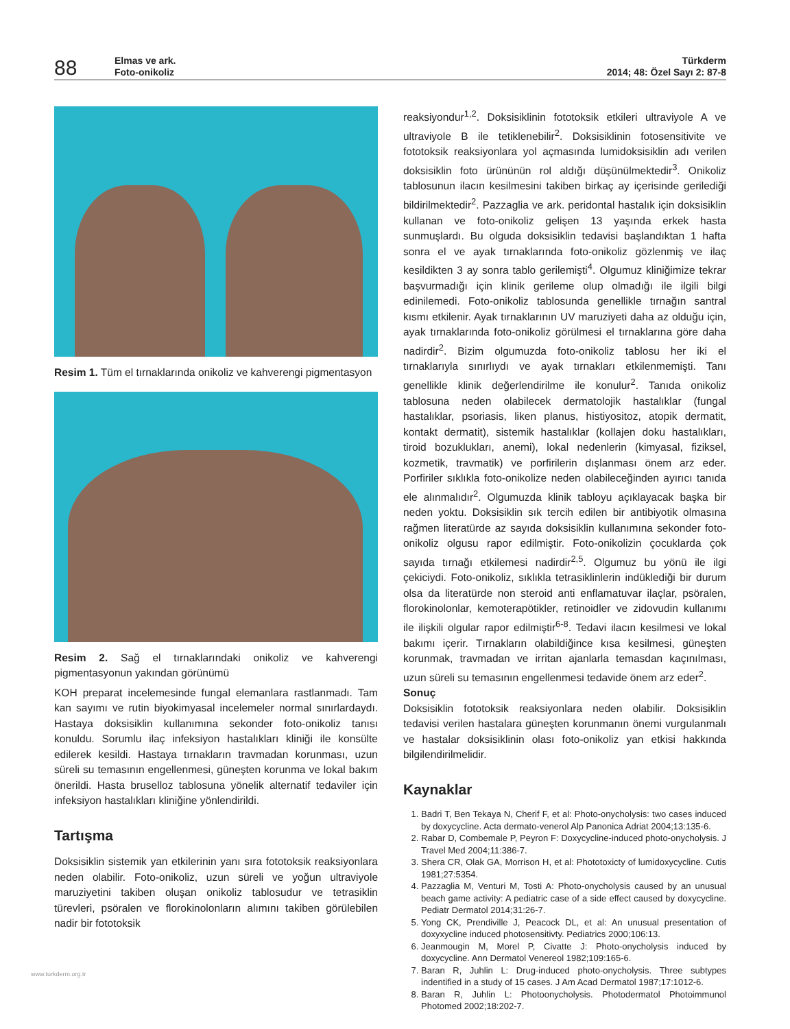88
Elmas ve ark.
Foto-onikoliz
Türkderm
2014; 48: Özel Sayı 2: 87-8
Resim 1. Tüm el tırnaklarında onikoliz ve kahverengi pigmentasyon
Resim 2. Sağ el tırnaklarındaki onikoliz ve kahverengi pigmentasyonun yakından görünümü
KOH preparat incelemesinde fungal elemanlara rastlanmadı. Tam kan sayımı ve rutin biyokimyasal incelemeler normal sınırlardaydı. Hastaya doksisiklin kullanımına sekonder foto-onikoliz tanısı konuldu. Sorumlu ilaç infeksiyon hastalıkları kliniği ile konsülte edilerek kesildi. Hastaya tırnakların travmadan korunması, uzun süreli su temasının engellenmesi, güneşten korunma ve lokal bakım önerildi. Hasta bruselloz tablosuna yönelik alternatif tedaviler için infeksiyon hastalıkları kliniğine yönlendirildi.
Tartışma
Doksisiklin sistemik yan etkilerinin yanı sıra fototoksik reaksiyonlara neden olabilir. Foto-onikoliz, uzun süreli ve yoğun ultraviyole maruziyetini takiben oluşan onikoliz tablosudur ve tetrasiklin türevleri, psöralen ve florokinolonların alımını takiben görülebilen nadir bir fototoksik
reaksiyondur<sup>1,2</sup>. Doksisiklinin fototoksik etkileri ultraviyole A ve ultraviyole B ile tetiklenebilir<sup>2</sup>. Doksisiklinin fotosensitivite ve fototoksik reaksiyonlara yol açmasında lumidoksisiklin adı verilen doksisiklin foto ürününün rol aldığı düşünülmektedir<sup>3</sup>. Onikoliz tablosunun ilacın kesilmesini takiben birkaç ay içerisinde gerilediği bildirilmektedir<sup>2</sup>. Pazzaglia ve ark. peridontal hastalık için doksisiklin kullanan ve foto-onikoliz gelişen 13 yaşında erkek hasta sunmuşlardı. Bu olguda doksisiklin tedavisi başlandıktan 1 hafta sonra el ve ayak tırnaklarında foto-onikoliz gözlenmiş ve ilaç kesildikten 3 ay sonra tablo gerilemişti<sup>4</sup>. Olgumuz kliniğimize tekrar başvurmadığı için klinik gerileme olup olmadığı ile ilgili bilgi edinilemedi. Foto-onikoliz tablosunda genellikle tırnağın santral kısmı etkilenir. Ayak tırnaklarının UV maruziyeti daha az olduğu için, ayak tırnaklarında foto-onikoliz görülmesi el tırnaklarına göre daha nadirdir<sup>2</sup>. Bizim olgumuzda foto-onikoliz tablosu her iki el tırnaklarıyla sınırlıydı ve ayak tırnakları etkilenmemişti. Tanı genellikle klinik değerlendirilme ile konulur<sup>2</sup>. Tanıda onikoliz tablosuna neden olabilecek dermatolojik hastalıklar (fungal hastalıklar, psoriasis, liken planus, histiyositoz, atopik dermatit, kontakt dermatit), sistemik hastalıklar (kollajen doku hastalıkları, tiroid bozuklukları, anemi), lokal nedenlerin (kimyasal, fiziksel, kozmetik, travmatik) ve porfirilerin dışlanması önem arz eder. Porfiriler sıklıkla foto-onikolize neden olabileceğinden ayırıcı tanıda ele alınmalıdır<sup>2</sup>. Olgumuzda klinik tabloyu açıklayacak başka bir neden yoktu. Doksisiklin sık tercih edilen bir antibiyotik olmasına rağmen literatürde az sayıda doksisiklin kullanımına sekonder foto-onikoliz olgusu rapor edilmiştir. Foto-onikolizin çocuklarda çok sayıda tırnağı etkilemesi nadirdir<sup>2,5</sup>. Olgumuz bu yönü ile ilgi çekiciydi. Foto-onikoliz, sıklıkla tetrasiklinlerin indüklediği bir durum olsa da literatürde non steroid anti enflamatuvar ilaçlar, psöralen, florokinolonlar, kemoterapötikler, retinoidler ve zidovudin kullanımı ile ilişkili olgular rapor edilmiştir<sup>6-8</sup>. Tedavi ilacın kesilmesi ve lokal bakımı içerir. Tırnakların olabildiğince kısa kesilmesi, güneşten korunmak, travmadan ve irritan ajanlarla temasdan kaçınılması, uzun süreli su temasının engellenmesi tedavide önem arz eder<sup>2</sup>.
Sonuç
Doksisiklin fototoksik reaksiyonlara neden olabilir. Doksisiklin tedavisi verilen hastalara güneşten korunmanın önemi vurgulanmalı ve hastalar doksisiklinin olası foto-onikoliz yan etkisi hakkında bilgilendirilmelidir.
Kaynaklar
1. Badri T, Ben Tekaya N, Cherif F, et al: Photo-onycholysis: two cases induced by doxycycline. Acta dermato-venerol Alp Panonica Adriat 2004;13:135-6.
2. Rabar D, Combemale P, Peyron F: Doxycycline-induced photo-onycholysis. J Travel Med 2004;11:386-7.
3. Shera CR, Olak GA, Morrison H, et al: Phototoxicty of lumidoxycycline. Cutis 1981;27:5354.
4. Pazzaglia M, Venturi M, Tosti A: Photo-onycholysis caused by an unusual beach game activity: A pediatric case of a side effect caused by doxycycline. Pediatr Dermatol 2014;31:26-7.
5. Yong CK, Prendiville J, Peacock DL, et al: An unusual presentation of doxyxycline induced photosensitivty. Pediatrics 2000;106:13.
6. Jeanmougin M, Morel P, Civatte J: Photo-onycholysis induced by doxycycline. Ann Dermatol Venereol 1982;109:165-6.
7. Baran R, Juhlin L: Drug-induced photo-onycholysis. Three subtypes indentified in a study of 15 cases. J Am Acad Dermatol 1987;17:1012-6.
8. Baran R, Juhlin L: Photoonycholysis. Photodermatol Photoimmunol Photomed 2002;18:202-7.
www.turkderm.org.tr